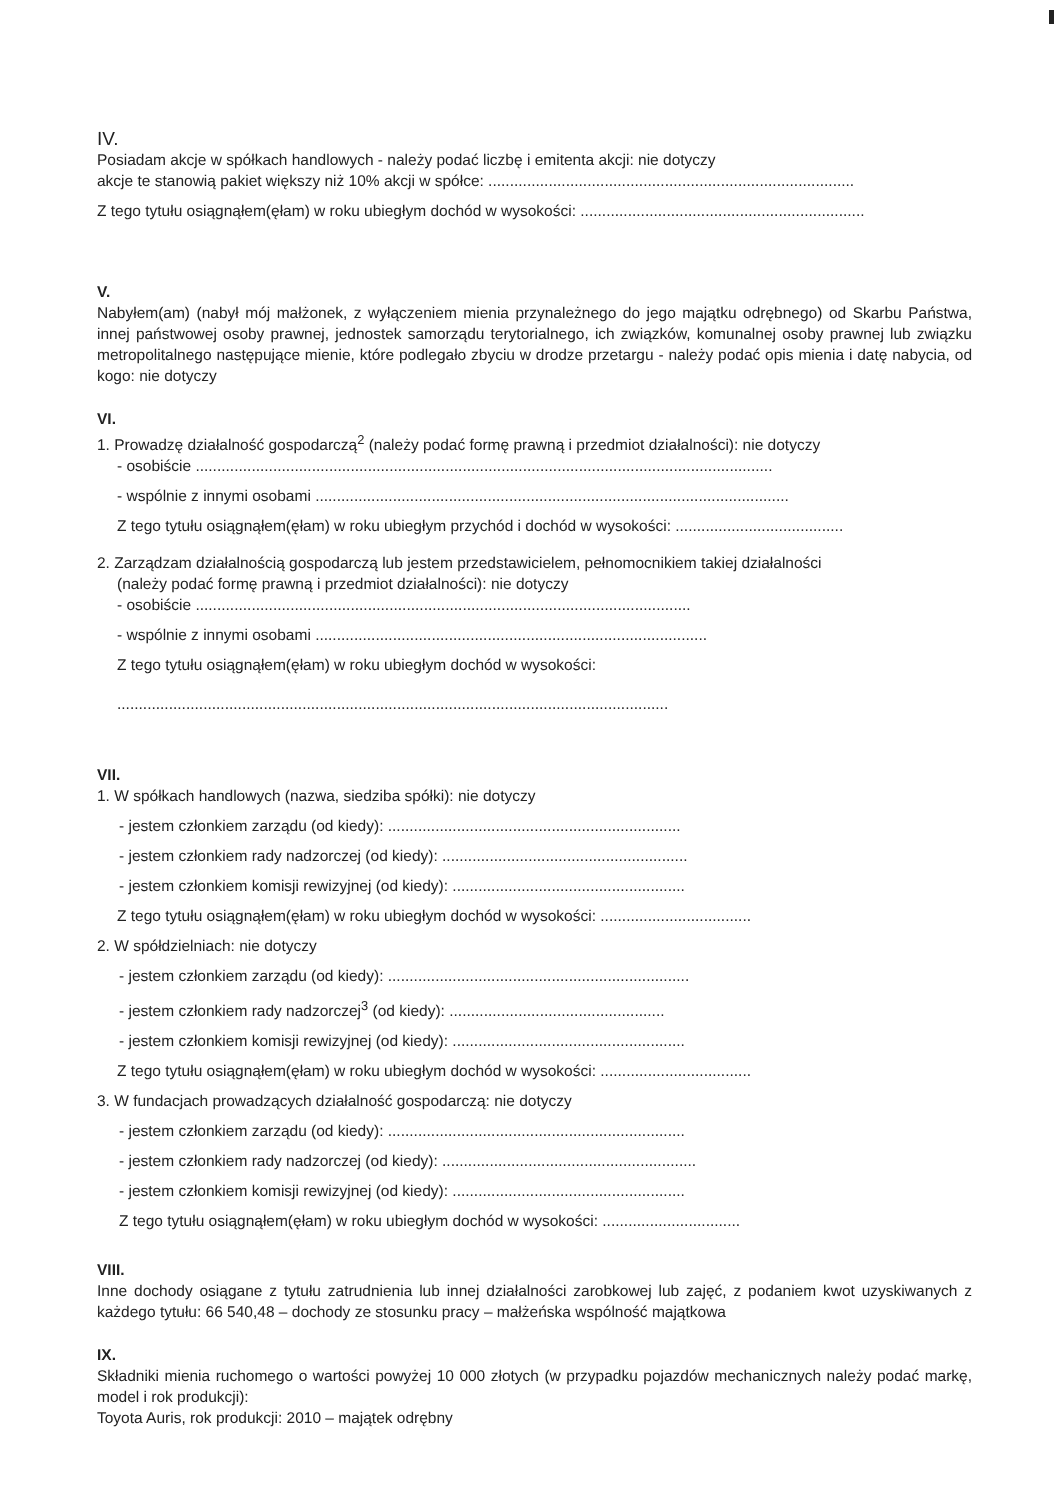IV.
Posiadam akcje w spółkach handlowych - należy podać liczbę i emitenta akcji: nie dotyczy
akcje te stanowią pakiet większy niż 10% akcji w spółce: .....................................................................................
Z tego tytułu osiągnąłem(ęłam) w roku ubiegłym dochód w wysokości: ..................................................................
V.
Nabyłem(am) (nabył mój małżonek, z wyłączeniem mienia przynależnego do jego majątku odrębnego) od Skarbu Państwa, innej państwowej osoby prawnej, jednostek samorządu terytorialnego, ich związków, komunalnej osoby prawnej lub związku metropolitalnego następujące mienie, które podlegało zbyciu w drodze przetargu - należy podać opis mienia i datę nabycia, od kogo: nie dotyczy
VI.
1. Prowadzę działalność gospodarczą<sup>2</sup> (należy podać formę prawną i przedmiot działalności): nie dotyczy
- osobiście ......................................................................................................................................
- wspólnie z innymi osobami ..............................................................................................................
Z tego tytułu osiągnąłem(ęłam) w roku ubiegłym przychód i dochód w wysokości: .......................................
2. Zarządzam działalnością gospodarczą lub jestem przedstawicielem, pełnomocnikiem takiej działalności
(należy podać formę prawną i przedmiot działalności): nie dotyczy
- osobiście ...................................................................................................................
- wspólnie z innymi osobami ...........................................................................................
Z tego tytułu osiągnąłem(ęłam) w roku ubiegłym dochód w wysokości:
................................................................................................................................
VII.
1. W spółkach handlowych (nazwa, siedziba spółki): nie dotyczy
- jestem członkiem zarządu (od kiedy): ....................................................................
- jestem członkiem rady nadzorczej (od kiedy): .........................................................
- jestem członkiem komisji rewizyjnej (od kiedy): ......................................................
Z tego tytułu osiągnąłem(ęłam) w roku ubiegłym dochód w wysokości: ...................................
2. W spółdzielniach: nie dotyczy
- jestem członkiem zarządu (od kiedy): ......................................................................
- jestem członkiem rady nadzorczej<sup>3</sup> (od kiedy): ..................................................
- jestem członkiem komisji rewizyjnej (od kiedy): ......................................................
Z tego tytułu osiągnąłem(ęłam) w roku ubiegłym dochód w wysokości: ...................................
3. W fundacjach prowadzących działalność gospodarczą: nie dotyczy
- jestem członkiem zarządu (od kiedy): .....................................................................
- jestem członkiem rady nadzorczej (od kiedy): ...........................................................
- jestem członkiem komisji rewizyjnej (od kiedy): ......................................................
Z tego tytułu osiągnąłem(ęłam) w roku ubiegłym dochód w wysokości: ................................
VIII.
Inne dochody osiągane z tytułu zatrudnienia lub innej działalności zarobkowej lub zajęć, z podaniem kwot uzyskiwanych z każdego tytułu: 66 540,48 – dochody ze stosunku pracy – małżeńska wspólność majątkowa
IX.
Składniki mienia ruchomego o wartości powyżej 10 000 złotych (w przypadku pojazdów mechanicznych należy podać markę, model i rok produkcji):
Toyota Auris, rok produkcji: 2010 – majątek odrębny